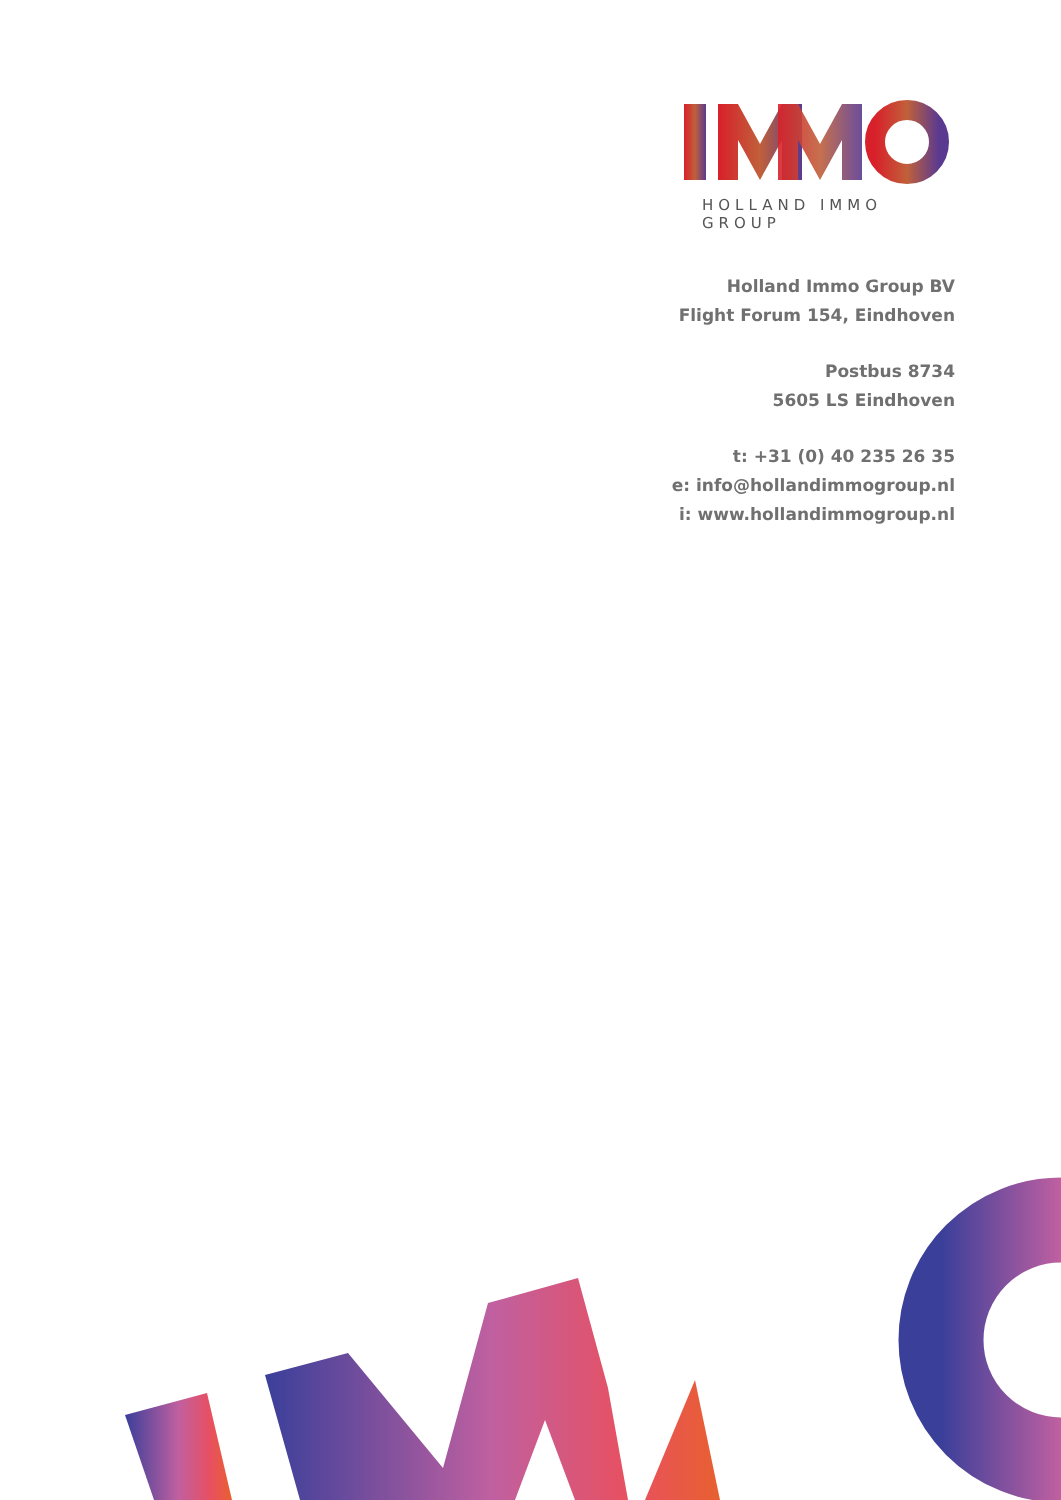HOLLAND IMMO GROUP
Holland Immo Group BV
Flight Forum 154, Eindhoven
Postbus 8734
5605 LS Eindhoven
t: +31 (0) 40 235 26 35
e: info@hollandimmogroup.nl
i: www.hollandimmogroup.nl